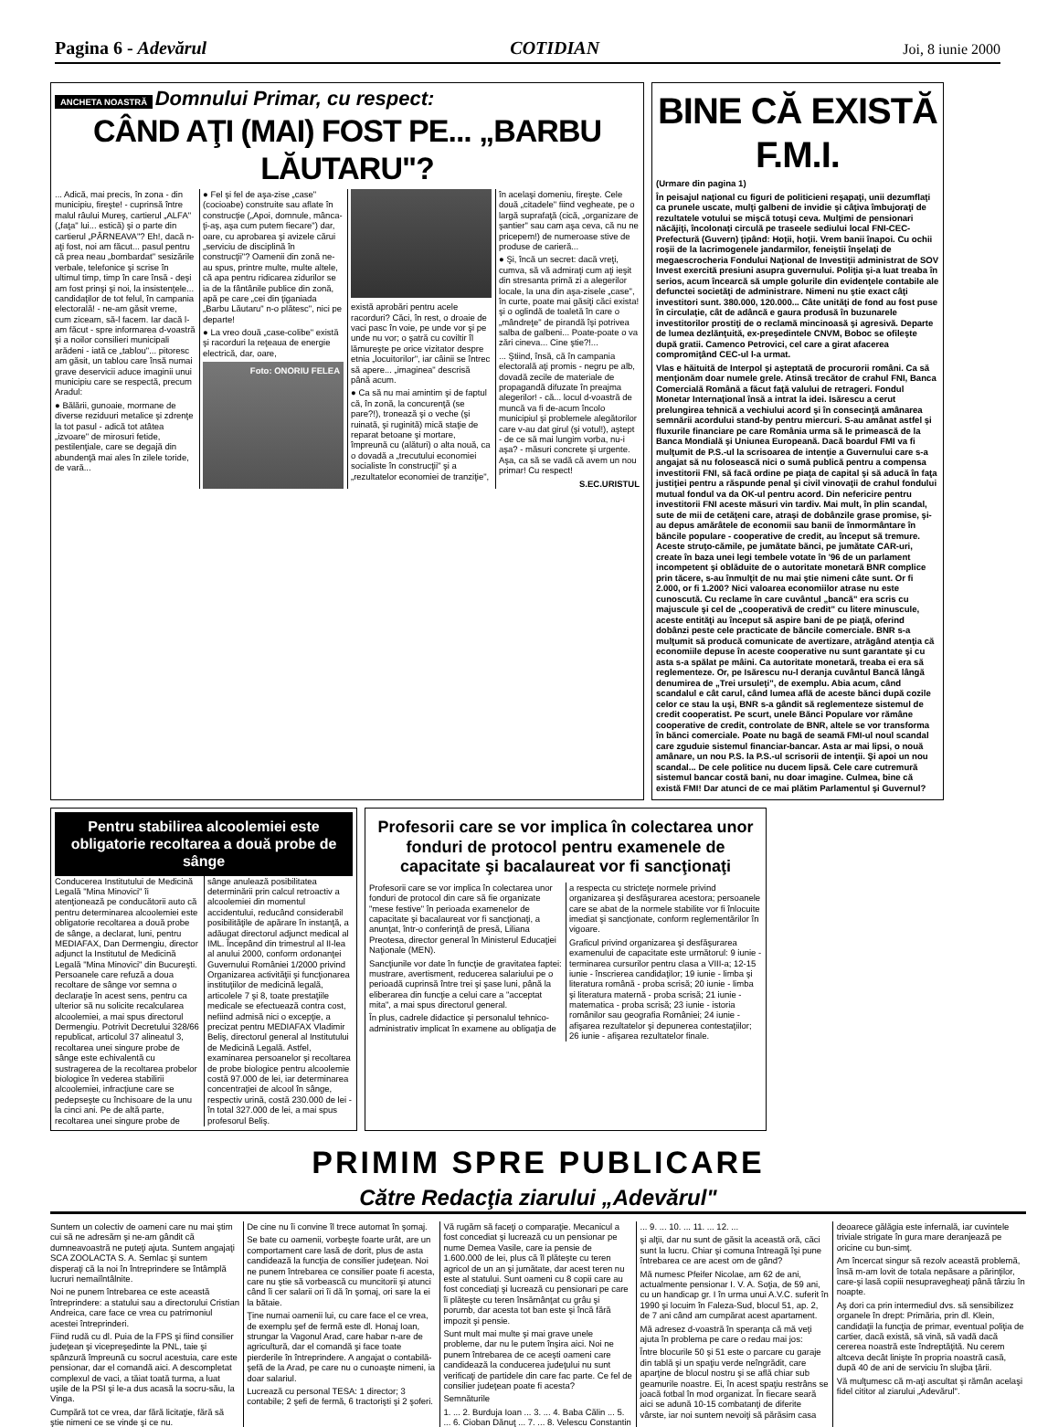Pagina 6 - Adevărul COTIDIAN Joi, 8 iunie 2000
ANCHETA NOASTRĂ Domnului Primar, cu respect:
CÂND AŢI (MAI) FOST PE... „BARBU LĂUTARU"?
... Adică, mai precis, în zona - din municipiu, fireşte! - cuprinsă între malul râului Mureş, cartierul „ALFA" („faţa" lui... estică) şi o parte din cartierul „PÂRNEAVA"? Eh!, dacă n-aţi fost, noi am făcut... pasul pentru că prea neau „bombardat" sesizările verbale, telefonice şi scrise în ultimul timp, timp în care însă - deşi am fost prinşi şi noi, la insistenţele... candidaţilor de tot felul, în campania electorală! - ne-am găsit vreme, cum ziceam, să-l facem. Iar dacă l-am făcut - spre informarea d-voastră şi a noilor consilieri municipali arădeni - iată ce „tablou"... pitoresc am găsit, un tablou care însă numai grave deservicii aduce imaginii unui municipiu care se respectă, precum Aradul:
● Bălării, gunoaie, mormane de diverse reziduuri metalice şi zdrenţe la tot pasul - adică tot atâtea „izvoare" de mirosuri fetide, pestilenţiale, care se degajă din abundenţă mai ales în zilele toride, de vară...
● Fel şi fel de aşa-zise „case" (cocioabe) construite sau aflate în construcţie („Apoi, domnule, mânca-ţi-aş, aşa cum putem fiecare") dar, oare, cu aprobarea şi avizele cărui „serviciu de disciplină în construcţii"? Oamenii din zonă ne-au spus, printre multe, multe altele, că apa pentru ridicarea zidurilor se ia de la fântânile publice din zonă, apă pe care „cei din ţiganiada „Barbu Lăutaru" n-o plătesc", nici pe departe!
● La vreo două „case-colibe" există şi racorduri la reţeaua de energie electrică, dar, oare,
Foto: ONORIU FELEA
există aprobări pentru acele racorduri? Căci, în rest, o droaie de vaci pasc în voie, pe unde vor şi pe unde nu vor; o şatră cu coviltir îl lămureşte pe orice vizitator despre etnia „locuitorilor", iar câinii se întrec să apere... „imaginea" descrisă până acum.
● Ca să nu mai amintim şi de faptul că, în zonă, la concurenţă (se pare?!), tronează şi o veche (şi ruinată, şi ruginită) mică staţie de reparat betoane şi mortare, împreună cu (alături) o alta nouă, ca o dovadă a „trecutului economiei socialiste în construcţii" şi a „rezultatelor economiei de tranziţie", în acelaşi domeniu, fireşte. Cele două „citadele" fiind vegheate, pe o largă suprafaţă (cică, „organizare de şantier" sau cam aşa ceva, că nu ne pricepem!) de numeroase stive de produse de carieră...
● Şi, încă un secret: dacă vreţi, cumva, să vă admiraţi cum aţi ieşit din stresanta primă zi a alegerilor locale, la una din aşa-zisele „case", în curte, poate mai găsiţi căci exista! şi o oglindă de toaletă în care o „mândreţe" de pirandă îşi potrivea salba de galbeni... Poate-poate o va zări cineva... Cine ştie?!...
... Ştiind, însă, că în campania electorală aţi promis - negru pe alb, dovadă zecile de materiale de propagandă difuzate în preajma alegerilor! - că... locul d-voastră de muncă va fi de-acum încolo municipiul şi problemele alegătorilor care v-au dat girul (şi votul!), aştept - de ce să mai lungim vorba, nu-i aşa? - măsuri concrete şi urgente. Aşa, ca să se vadă că avem un nou primar! Cu respect!
S.EC.URISTUL
BINE CĂ EXISTĂ F.M.I.
(Urmare din pagina 1)
În peisajul naţional cu figuri de politicieni reşapaţi, unii dezumflaţi ca prunele uscate, mulţi galbeni de invidie şi câţiva îmbujoraţi de rezultatele votului se mişcă totuşi ceva. Mulţimi de pensionari năcăjiţi, încolonaţi circulă pe traseele sediului local FNI-CEC-Prefectură (Guvern) ţipând: Hoţii, hoţii. Vrem banii înapoi. Cu ochii roşii de la lacrimogenele jandarmilor, feneiştii înşelaţi de megaescrocheria Fondului Naţional de Investiţii administrat de SOV Invest exercită presiuni asupra guvernului. Poliţia şi-a luat treaba în serios, acum încearcă să umple golurile din evidenţele contabile ale defunctei societăţi de administrare. Nimeni nu ştie exact câţi investitori sunt. 380.000, 120.000... Câte unităţi de fond au fost puse în circulaţie, cât de adâncă e gaura produsă în buzunarele investitorilor prostiţi de o reclamă mincinoasă şi agresivă. Departe de lumea dezlănţuită, ex-preşedintele CNVM, Boboc se ofileşte după gratii. Camenco Petrovici, cel care a girat afacerea compromiţând CEC-ul l-a urmat.
Vlas e hăituită de Interpol şi aşteptată de procurorii români. Ca să menţionăm doar numele grele. Atinsă trecător de crahul FNI, Banca Comercială Română a făcut faţă valului de retrageri. Fondul Monetar Internaţional însă a intrat la idei. Isărescu a cerut prelungirea tehnică a vechiului acord şi în consecinţă amânarea semnării acordului stand-by pentru miercuri. S-au amânat astfel şi fluxurile financiare pe care România urma să le primească de la Banca Mondială şi Uniunea Europeană. Dacă boardul FMI va fi mulţumit de P.S.-ul la scrisoarea de intenţie a Guvernului care s-a angajat să nu folosească nici o sumă publică pentru a compensa investitorii FNI, să facă ordine pe piaţa de capital şi să aducă în faţa justiţiei pentru a răspunde penal şi civil vinovaţii de crahul fondului mutual fondul va da OK-ul pentru acord. Din nefericire pentru investitorii FNI aceste măsuri vin tardiv. Mai mult, în plin scandal, sute de mii de cetăţeni care, atraşi de dobânzile grase promise, şi-au depus amărâtele de economii sau banii de înmormântare în băncile populare - cooperative de credit, au început să tremure. Aceste struţo-cămile, pe jumătate bănci, pe jumătate CAR-uri, create în baza unei legi tembele votate în '96 de un parlament incompetent şi oblăduite de o autoritate monetară BNR complice prin tăcere, s-au înmulţit de nu mai ştie nimeni câte sunt. Or fi 2.000, or fi 1.200? Nici valoarea economiilor atrase nu este cunoscută. Cu reclame în care cuvântul „bancă" era scris cu majuscule şi cel de „cooperativă de credit" cu litere minuscule, aceste entităţi au început să aspire bani de pe piaţă, oferind dobânzi peste cele practicate de băncile comerciale. BNR s-a mulţumit să producă comunicate de avertizare, atrăgând atenţia că economiile depuse în aceste cooperative nu sunt garantate şi cu asta s-a spălat pe mâini. Ca autoritate monetară, treaba ei era să reglementeze. Or, pe Isărescu nu-l deranja cuvântul Bancă lângă denumirea de „Trei ursuleţi", de exemplu. Abia acum, când scandalul e cât carul, când lumea află de aceste bănci după cozile celor ce stau la uşi, BNR s-a gândit să reglementeze sistemul de credit cooperatist. Pe scurt, unele Bănci Populare vor rămâne cooperative de credit, controlate de BNR, altele se vor transforma în bănci comerciale. Poate nu bagă de seamă FMI-ul noul scandal care zguduie sistemul financiar-bancar. Asta ar mai lipsi, o nouă amânare, un nou P.S. la P.S.-ul scrisorii de intenţii. Şi apoi un nou scandal... De cele politice nu ducem lipsă. Cele care cutremură sistemul bancar costă bani, nu doar imagine. Culmea, bine că există FMI! Dar atunci de ce mai plătim Parlamentul şi Guvernul?
Pentru stabilirea alcoolemiei este obligatorie recoltarea a două probe de sânge
Conducerea Institutului de Medicină Legală "Mina Minovici" îi atenţionează pe conducătorii auto că pentru determinarea alcoolemiei este obligatorie recoltarea a două probe de sânge, a declarat, luni, pentru MEDIAFAX, Dan Dermengiu, director adjunct la Institutul de Medicină Legală "Mina Minovici" din Bucureşti. Persoanele care refuză a doua recoltare de sânge vor semna o declaraţie în acest sens, pentru ca ulterior să nu solicite recalcularea alcoolemiei, a mai spus directorul Dermengiu. Potrivit Decretului 328/66 republicat, articolul 37 alineatul 3, recoltarea unei singure probe de sânge este echivalentă cu sustragerea de la recoltarea probelor biologice în vederea stabilirii alcoolemiei, infracţiune care se pedepseşte cu închisoare de la unu la cinci ani. Pe de altă parte, recoltarea unei singure probe de sânge anulează posibilitatea determinării prin calcul retroactiv a alcoolemiei din momentul accidentului, reducând considerabil posibilităţile de apărare în instanţă, a adăugat directorul adjunct medical al IML. Începând din trimestrul al II-lea al anului 2000, conform ordonanţei Guvernului României 1/2000 privind Organizarea activităţii şi funcţionarea instituţiilor de medicină legală, articolele 7 şi 8, toate prestaţiile medicale se efectuează contra cost, nefiind admisă nici o excepţie, a precizat pentru MEDIAFAX Vladimir Beliş, directorul general al Institutului de Medicină Legală. Astfel, examinarea persoanelor şi recoltarea de probe biologice pentru alcoolemie costă 97.000 de lei, iar determinarea concentraţiei de alcool în sânge, respectiv urină, costă 230.000 de lei - în total 327.000 de lei, a mai spus profesorul Beliş.
Profesorii care se vor implica în colectarea unor fonduri de protocol pentru examenele de capacitate şi bacalaureat vor fi sancţionaţi
Profesorii care se vor implica în colectarea unor fonduri de protocol din care să fie organizate "mese festive" în perioada examenelor de capacitate şi bacalaureat vor fi sancţionaţi, a anunţat, într-o conferinţă de presă, Liliana Preotesa, director general în Ministerul Educaţiei Naţionale (MEN).
Sancţiunile vor date în funcţie de gravitatea faptei: mustrare, avertisment, reducerea salariului pe o perioadă cuprinsă între trei şi şase luni, până la eliberarea din funcţie a celui care a "acceptat mita", a mai spus directorul general.
În plus, cadrele didactice şi personalul tehnico-administrativ implicat în examene au obligaţia de a respecta cu stricteţe normele privind organizarea şi desfăşurarea acestora; persoanele care se abat de la normele stabilite vor fi înlocuite imediat şi sancţionate, conform reglementărilor în vigoare.
Graficul privind organizarea şi desfăşurarea examenului de capacitate este următorul: 9 iunie - terminarea cursurilor pentru clasa a VIII-a; 12-15 iunie - înscrierea candidaţilor; 19 iunie - limba şi literatura română - proba scrisă; 20 iunie - limba şi literatura maternă - proba scrisă; 21 iunie - matematica - proba scrisă; 23 iunie - istoria românilor sau geografia României; 24 iunie - afişarea rezultatelor şi depunerea contestaţiilor; 26 iunie - afişarea rezultatelor finale.
PRIMIM SPRE PUBLICARE
Către Redacţia ziarului „Adevărul"
Suntem un colectiv de oameni care nu mai ştim cui să ne adresăm şi ne-am gândit că dumneavoastră ne puteţi ajuta. Suntem angajaţi SCA ZOOLACTA S. A. Semlac şi suntem disperaţi că la noi în întreprindere se întâmplă lucruri nemaiîntâlnite.
Noi ne punem întrebarea ce este această întreprindere: a statului sau a directorului Cristian Andreica, care face ce vrea cu patrimoniul acestei întreprinderi.
Fiind rudă cu dl. Puia de la FPS şi fiind consilier judeţean şi vicepreşedinte la PNL, taie şi spânzură împreună cu socrul acestuia, care este pensionar, dar el comandă aici. A descompletat complexul de vaci, a tăiat toată turma, a luat uşile de la PSI şi le-a dus acasă la socru-său, la Vinga.
Cumpără tot ce vrea, dar fără licitaţie, fără să ştie nimeni ce se vinde şi ce nu.
De cine nu îi convine îl trece automat în şomaj.
Se bate cu oamenii, vorbeşte foarte urât, are un comportament care lasă de dorit, plus de asta candidează la funcţia de consilier judeţean. Noi ne punem întrebarea ce consilier poate fi acesta, care nu ştie să vorbească cu muncitorii şi atunci când îi cer salarii ori îi dă în şomaj, ori sare la ei la bătaie.
Ţine numai oamenii lui, cu care face el ce vrea, de exemplu şef de fermă este dl. Honaj Ioan, strungar la Vagonul Arad, care habar n-are de agricultură, dar el comandă şi face toate pierderile în întreprindere. A angajat o contabilă-şefă de la Arad, pe care nu o cunoaşte nimeni, ia doar salariul.
Lucrează cu personal TESA: 1 director; 3 contabile; 2 şefi de fermă, 6 tractorişti şi 2 şoferi.
Vă rugăm să faceţi o comparaţie. Mecanicul a fost concediat şi lucrează cu un pensionar pe nume Demea Vasile, care ia pensie de 1.600.000 de lei, plus că îl plăteşte cu teren agricol de un an şi jumătate, dar acest teren nu este al statului. Sunt oameni cu 8 copii care au fost concediaţi şi lucrează cu pensionari pe care îi plăteşte cu teren însămânţat cu grâu şi porumb, dar acesta tot ban este şi încă fără impozit şi pensie.
Sunt mult mai multe şi mai grave unele probleme, dar nu le putem înşira aici. Noi ne punem întrebarea de ce aceşti oameni care candidează la conducerea judeţului nu sunt verificaţi de partidele din care fac parte. Ce fel de consilier judeţean poate fi acesta?
Semnăturile
1. ... 2. Burduja Ioan ... 3. ... 4. Baba Călin ... 5. ... 6. Cioban Dănuţ ... 7. ... 8. Velescu Constantin ... 9. ... 10. ... 11. ... 12. ...
şi alţii, dar nu sunt de găsit la această oră, căci sunt la lucru. Chiar şi comuna întreagă îşi pune întrebarea ce are acest om de gând?
Mă numesc Pfeifer Nicolae, am 62 de ani, actualmente pensionar I. V. A. Soţia, de 59 ani, cu un handicap gr. I în urma unui A.V.C. suferit în 1990 şi locuim în Faleza-Sud, blocul 51, ap. 2, de 7 ani când am cumpărat acest apartament.
Mă adresez d-voastră în speranţa că mă veţi ajuta în problema pe care o redau mai jos:
Între blocurile 50 şi 51 este o parcare cu garaje din tablă şi un spaţiu verde neîngrădit, care aparţine de blocul nostru şi se află chiar sub geamurile noastre. Ei, în acest spaţiu restrâns se joacă fotbal în mod organizat. În fiecare seară aici se adună 10-15 combatanţi de diferite vârste, iar noi suntem nevoiţi să părăsim casa deoarece gălăgia este infernală, iar cuvintele triviale strigate în gura mare deranjează pe oricine cu bun-simţ.
Am încercat singur să rezolv această problemă, însă m-am lovit de totala nepăsare a părinţilor, care-şi lasă copiii nesupravegheaţi până târziu în noapte.
Aş dori ca prin intermediul dvs. să sensibilizez organele în drept: Primăria, prin dl. Klein, candidaţii la funcţia de primar, eventual poliţia de cartier, dacă există, să vină, să vadă dacă cererea noastră este îndreptăţită. Nu cerem altceva decât linişte în propria noastră casă, după 40 de ani de serviciu în slujba ţării.
Vă mulţumesc că m-aţi ascultat şi rămân acelaşi fidel cititor al ziarului „Adevărul".